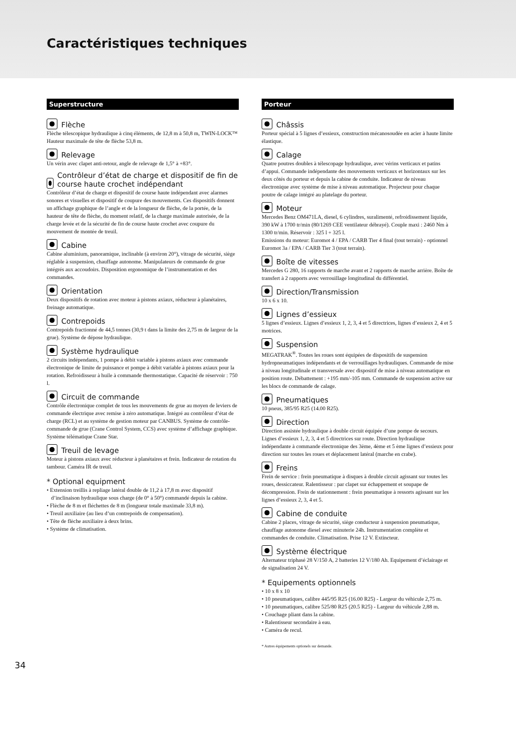Caractéristiques techniques
Superstructure
Flèche
Flèche télescopique hydraulique à cinq éléments, de 12,8 m à 50,8 m, TWIN-LOCK™ Hauteur maximale de tête de flèche 53,8 m.
Relevage
Un vérin avec clapet anti-retour, angle de relevage de 1,5° à +83°.
Contrôleur d’état de charge et dispositif de fin de course haute crochet indépendant
Contrôleur d’état de charge et dispositif de course haute indépendant avec alarmes sonores et visuelles et dispositif de coupure des mouvements. Ces dispositifs donnent un affichage graphique de l’angle et de la longueur de flèche, de la portée, de la hauteur de tête de flèche, du moment relatif, de la charge maximale autorisée, de la charge levée et de la sécurité de fin de course haute crochet avec coupure du mouvement de montée de treuil.
Cabine
Cabine aluminium, panoramique, inclinable (à environ 20°), vitrage de sécurité, siège réglable à suspension, chauffage autonome. Manipulateurs de commande de grue intégrés aux accoudoirs. Disposition ergonomique de l’instrumentation et des commandes.
Orientation
Deux dispositifs de rotation avec moteur à pistons axiaux, réducteur à planétaires, freinage automatique.
Contrepoids
Contrepoids fractionné de 44,5 tonnes (30,9 t dans la limite des 2,75 m de largeur de la grue). Système de dépose hydraulique.
Système hydraulique
2 circuits indépendants, 1 pompe à débit variable à pistons axiaux avec commande électronique de limite de puissance et pompe à débit variable à pistons axiaux pour la rotation. Refroidisseur à huile à commande thermostatique. Capacité de réservoir : 750 l.
Circuit de commande
Contrôle électronique complet de tous les mouvements de grue au moyen de leviers de commande électrique avec remise à zéro automatique. Intégré au contrôleur d’état de charge (RCL) et au système de gestion moteur par CANBUS. Système de contrôle-commande de grue (Crane Control System, CCS) avec système d’affichage graphique. Système télématique Crane Star.
Treuil de levage
Moteur à pistons axiaux avec réducteur à planétaires et frein. Indicateur de rotation du tambour. Caméra IR de treuil.
* Optional equipment
• Extension treillis à repliage latéral double de 11,2 à 17,8 m avec dispositif d’inclinaison hydraulique sous charge (de 0° à 50°) commandé depuis la cabine.
• Flèche de 8 m et fléchettes de 8 m (longueur totale maximale 33,8 m).
• Treuil auxiliaire (au lieu d’un contrepoids de compensation).
• Tête de flèche auxiliaire à deux brins.
• Système de climatisation.
Porteur
Châssis
Porteur spécial à 5 lignes d’essieux, construction mécanosoudée en acier à haute limite élastique.
Calage
Quatre poutres doubles à télescopage hydraulique, avec vérins verticaux et patins d’appui. Commande indépendante des mouvements verticaux et horizontaux sur les deux côtés du porteur et depuis la cabine de conduite. Indicateur de niveau électronique avec système de mise à niveau automatique. Projecteur pour chaque poutre de calage intégré au platelage du porteur.
Moteur
Mercedes Benz OM471LA, diesel, 6 cylindres, suralimenté, refroidissement liquide, 390 kW à 1700 tr/min (80/1269 CEE ventilateur débrayé). Couple maxi : 2460 Nm à 1300 tr/min. Réservoir : 325 l + 325 l.
Emissions du moteur: Euromot 4 / EPA / CARB Tier 4 final (tout terrain) - optionnel Euromot 3a / EPA / CARB Tier 3 (tout terrain).
Boîte de vitesses
Mercedes G 280, 16 rapports de marche avant et 2 rapports de marche arrière. Boîte de transfert à 2 rapports avec verrouillage longitudinal du différentiel.
Direction/Transmission
10 x 6 x 10.
Lignes d’essieux
5 lignes d’essieux. Lignes d’essieux 1, 2, 3, 4 et 5 directrices, lignes d’essieux 2, 4 et 5 motrices.
Suspension
MEGATRAK<sup>®</sup>. Toutes les roues sont équipées de dispositifs de suspension hydropneumatiques indépendants et de verrouillages hydrauliques. Commande de mise à niveau longitudinale et transversale avec dispositif de mise à niveau automatique en position route. Débattement : +195 mm/-105 mm. Commande de suspension active sur les blocs de commande de calage.
Pneumatiques
10 pneus, 385/95 R25 (14.00 R25).
Direction
Direction assistée hydraulique à double circuit équipée d’une pompe de secours. Lignes d’essieux 1, 2, 3, 4 et 5 directrices sur route. Direction hydraulique indépendante à commande électronique des 3ème, 4ème et 5 ème lignes d’essieux pour direction sur toutes les roues et déplacement latéral (marche en crabe).
Freins
Frein de service : frein pneumatique à disques à double circuit agissant sur toutes les roues, dessiccateur. Ralentisseur : par clapet sur échappement et soupape de décompression. Frein de stationnement : frein pneumatique à ressorts agissant sur les lignes d’essieux 2, 3, 4 et 5.
Cabine de conduite
Cabine 2 places, vitrage de sécurité, siège conducteur à suspension pneumatique, chauffage autonome diesel avec minuterie 24h. Instrumentation complète et commandes de conduite. Climatisation. Prise 12 V. Extincteur.
Système électrique
Alternateur triphasé 28 V/150 A, 2 batteries 12 V/180 Ah. Equipement d’éclairage et de signalisation 24 V.
* Equipements optionnels
• 10 x 8 x 10
• 10 pneumatiques, calibre 445/95 R25 (16.00 R25) - Largeur du véhicule 2,75 m.
• 10 pneumatiques, calibre 525/80 R25 (20.5 R25) - Largeur du véhicule 2,88 m.
• Couchage pliant dans la cabine.
• Ralentisseur secondaire à eau.
• Caméra de recul.
* Autres équipements optionels sur demande.
34